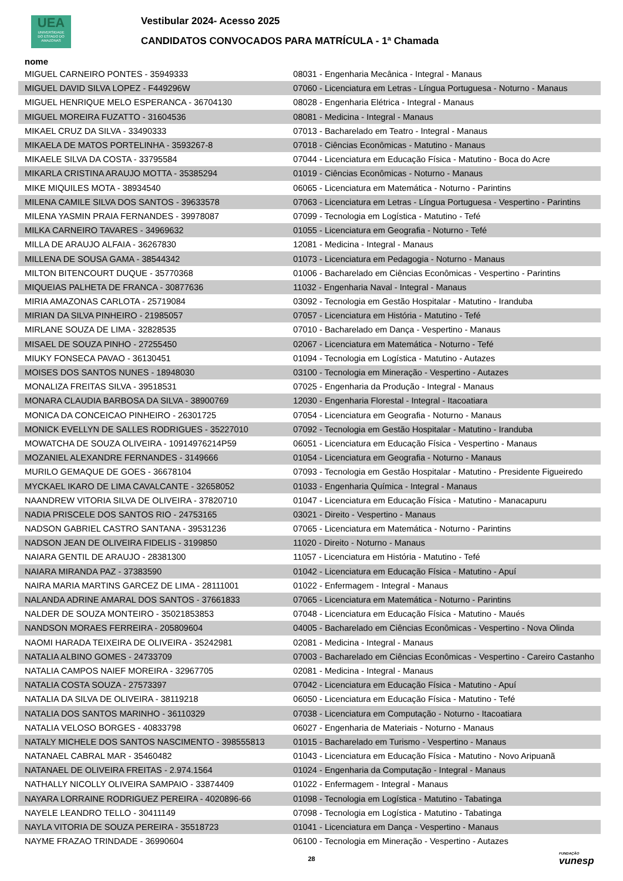UEA
UNIVERSIDADE
DO ESTADO DO
AMAZONAS
Vestibular 2024- Acesso 2025
CANDIDATOS CONVOCADOS PARA MATRÍCULA - 1ª Chamada
| nome | |
| --- | --- |
| MIGUEL CARNEIRO PONTES - 35949333 | 08031 - Engenharia Mecânica - Integral - Manaus |
| MIGUEL DAVID SILVA LOPEZ - F449296W | 07060 - Licenciatura em Letras - Língua Portuguesa - Noturno - Manaus |
| MIGUEL HENRIQUE MELO ESPERANCA - 36704130 | 08028 - Engenharia Elétrica - Integral - Manaus |
| MIGUEL MOREIRA FUZATTO - 31604536 | 08081 - Medicina - Integral - Manaus |
| MIKAEL CRUZ DA SILVA - 33490333 | 07013 - Bacharelado em Teatro - Integral - Manaus |
| MIKAELA DE MATOS PORTELINHA - 3593267-8 | 07018 - Ciências Econômicas - Matutino - Manaus |
| MIKAELE SILVA DA COSTA - 33795584 | 07044 - Licenciatura em Educação Física - Matutino - Boca do Acre |
| MIKARLA CRISTINA ARAUJO MOTTA - 35385294 | 01019 - Ciências Econômicas - Noturno - Manaus |
| MIKE MIQUILES MOTA - 38934540 | 06065 - Licenciatura em Matemática - Noturno - Parintins |
| MILENA CAMILE SILVA DOS SANTOS - 39633578 | 07063 - Licenciatura em Letras - Língua Portuguesa - Vespertino - Parintins |
| MILENA YASMIN PRAIA FERNANDES - 39978087 | 07099 - Tecnologia em Logística - Matutino - Tefé |
| MILKA CARNEIRO TAVARES - 34969632 | 01055 - Licenciatura em Geografia - Noturno - Tefé |
| MILLA DE ARAUJO ALFAIA - 36267830 | 12081 - Medicina - Integral - Manaus |
| MILLENA DE SOUSA GAMA - 38544342 | 01073 - Licenciatura em Pedagogia - Noturno - Manaus |
| MILTON BITENCOURT DUQUE - 35770368 | 01006 - Bacharelado em Ciências Econômicas - Vespertino - Parintins |
| MIQUEIAS PALHETA DE FRANCA - 30877636 | 11032 - Engenharia Naval - Integral - Manaus |
| MIRIA AMAZONAS CARLOTA - 25719084 | 03092 - Tecnologia em Gestão Hospitalar - Matutino - Iranduba |
| MIRIAN DA SILVA PINHEIRO - 21985057 | 07057 - Licenciatura em História - Matutino - Tefé |
| MIRLANE SOUZA DE LIMA - 32828535 | 07010 - Bacharelado em Dança - Vespertino - Manaus |
| MISAEL DE SOUZA PINHO - 27255450 | 02067 - Licenciatura em Matemática - Noturno - Tefé |
| MIUKY FONSECA PAVAO - 36130451 | 01094 - Tecnologia em Logística - Matutino - Autazes |
| MOISES DOS SANTOS NUNES - 18948030 | 03100 - Tecnologia em Mineração - Vespertino - Autazes |
| MONALIZA FREITAS SILVA - 39518531 | 07025 - Engenharia da Produção - Integral - Manaus |
| MONARA CLAUDIA BARBOSA DA SILVA - 38900769 | 12030 - Engenharia Florestal - Integral - Itacoatiara |
| MONICA DA CONCEICAO PINHEIRO - 26301725 | 07054 - Licenciatura em Geografia - Noturno - Manaus |
| MONICK EVELLYN DE SALLES RODRIGUES - 35227010 | 07092 - Tecnologia em Gestão Hospitalar - Matutino - Iranduba |
| MOWATCHA DE SOUZA OLIVEIRA - 10914976214P59 | 06051 - Licenciatura em Educação Física - Vespertino - Manaus |
| MOZANIEL ALEXANDRE FERNANDES - 3149666 | 01054 - Licenciatura em Geografia - Noturno - Manaus |
| MURILO GEMAQUE DE GOES - 36678104 | 07093 - Tecnologia em Gestão Hospitalar - Matutino - Presidente Figueiredo |
| MYCKAEL IKARO DE LIMA CAVALCANTE - 32658052 | 01033 - Engenharia Química - Integral - Manaus |
| NAANDREW VITORIA SILVA DE OLIVEIRA - 37820710 | 01047 - Licenciatura em Educação Física - Matutino - Manacapuru |
| NADIA PRISCELE DOS SANTOS RIO - 24753165 | 03021 - Direito - Vespertino - Manaus |
| NADSON GABRIEL CASTRO SANTANA - 39531236 | 07065 - Licenciatura em Matemática - Noturno - Parintins |
| NADSON JEAN DE OLIVEIRA FIDELIS - 3199850 | 11020 - Direito - Noturno - Manaus |
| NAIARA GENTIL DE ARAUJO - 28381300 | 11057 - Licenciatura em História - Matutino - Tefé |
| NAIARA MIRANDA PAZ - 37383590 | 01042 - Licenciatura em Educação Física - Matutino - Apuí |
| NAIRA MARIA MARTINS GARCEZ DE LIMA - 28111001 | 01022 - Enfermagem - Integral - Manaus |
| NALANDA ADRINE AMARAL DOS SANTOS - 37661833 | 07065 - Licenciatura em Matemática - Noturno - Parintins |
| NALDER DE SOUZA MONTEIRO - 35021853853 | 07048 - Licenciatura em Educação Física - Matutino - Maués |
| NANDSON MORAES FERREIRA - 205809604 | 04005 - Bacharelado em Ciências Econômicas - Vespertino - Nova Olinda |
| NAOMI HARADA TEIXEIRA DE OLIVEIRA - 35242981 | 02081 - Medicina - Integral - Manaus |
| NATALIA ALBINO GOMES - 24733709 | 07003 - Bacharelado em Ciências Econômicas - Vespertino - Careiro Castanho |
| NATALIA CAMPOS NAIEF MOREIRA - 32967705 | 02081 - Medicina - Integral - Manaus |
| NATALIA COSTA SOUZA - 27573397 | 07042 - Licenciatura em Educação Física - Matutino - Apuí |
| NATALIA DA SILVA DE OLIVEIRA - 38119218 | 06050 - Licenciatura em Educação Física - Matutino - Tefé |
| NATALIA DOS SANTOS MARINHO - 36110329 | 07038 - Licenciatura em Computação - Noturno - Itacoatiara |
| NATALIA VELOSO BORGES - 40833798 | 06027 - Engenharia de Materiais - Noturno - Manaus |
| NATALY MICHELE DOS SANTOS NASCIMENTO - 398555813 | 01015 - Bacharelado em Turismo - Vespertino - Manaus |
| NATANAEL CABRAL MAR - 35460482 | 01043 - Licenciatura em Educação Física - Matutino - Novo Aripuanã |
| NATANAEL DE OLIVEIRA FREITAS - 2.974.1564 | 01024 - Engenharia da Computação - Integral - Manaus |
| NATHALLY NICOLLY OLIVEIRA SAMPAIO - 33874409 | 01022 - Enfermagem - Integral - Manaus |
| NAYARA LORRAINE RODRIGUEZ PEREIRA - 4020896-66 | 01098 - Tecnologia em Logística - Matutino - Tabatinga |
| NAYELE LEANDRO TELLO - 30411149 | 07098 - Tecnologia em Logística - Matutino - Tabatinga |
| NAYLA VITORIA DE SOUZA PEREIRA - 35518723 | 01041 - Licenciatura em Dança - Vespertino - Manaus |
| NAYME FRAZAO TRINDADE - 36990604 | 06100 - Tecnologia em Mineração - Vespertino - Autazes |
28 FUNDAÇÃO
vunesp